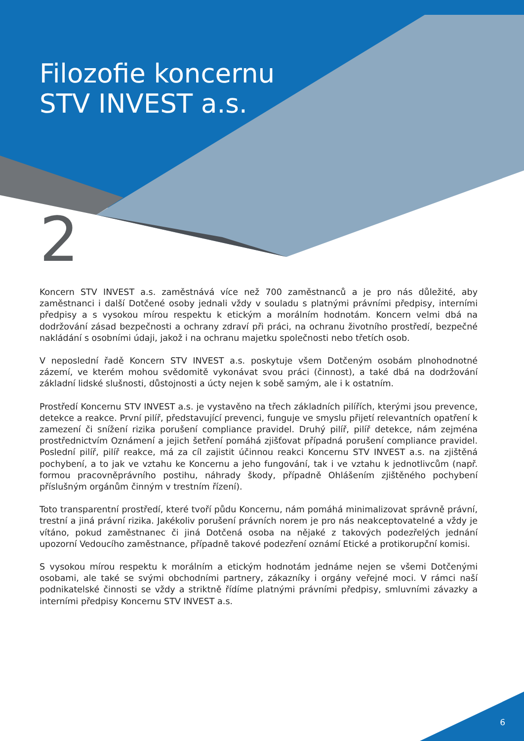Filozofie koncernu
STV INVEST a.s.
2
Koncern STV INVEST a.s. zaměstnává více než 700 zaměstnanců a je pro nás důležité, aby zaměstnanci i další Dotčené osoby jednali vždy v souladu s platnými právními předpisy, interními předpisy a s vysokou mírou respektu k etickým a morálním hodnotám. Koncern velmi dbá na dodržování zásad bezpečnosti a ochrany zdraví při práci, na ochranu životního prostředí, bezpečné nakládání s osobními údaji, jakož i na ochranu majetku společnosti nebo třetích osob.
V neposlední řadě Koncern STV INVEST a.s. poskytuje všem Dotčeným osobám plnohodnotné zázemí, ve kterém mohou svědomitě vykonávat svou práci (činnost), a také dbá na dodržování základní lidské slušnosti, důstojnosti a úcty nejen k sobě samým, ale i k ostatním.
Prostředí Koncernu STV INVEST a.s. je vystavěno na třech základních pilířích, kterými jsou prevence, detekce a reakce. První pilíř, představující prevenci, funguje ve smyslu přijetí relevantních opatření k zamezení či snížení rizika porušení compliance pravidel. Druhý pilíř, pilíř detekce, nám zejména prostřednictvím Oznámení a jejich šetření pomáhá zjišťovat případná porušení compliance pravidel. Poslední pilíř, pilíř reakce, má za cíl zajistit účinnou reakci Koncernu STV INVEST a.s. na zjištěná pochybení, a to jak ve vztahu ke Koncernu a jeho fungování, tak i ve vztahu k jednotlivcům (např. formou pracovněprávního postihu, náhrady škody, případně Ohlášením zjištěného pochybení příslušným orgánům činným v trestním řízení).
Toto transparentní prostředí, které tvoří půdu Koncernu, nám pomáhá minimalizovat správně právní, trestní a jiná právní rizika. Jakékoliv porušení právních norem je pro nás neakceptovatelné a vždy je vítáno, pokud zaměstnanec či jiná Dotčená osoba na nějaké z takových podezřelých jednání upozorní Vedoucího zaměstnance, případně takové podezření oznámí Etické a protikorupční komisi.
S vysokou mírou respektu k morálním a etickým hodnotám jednáme nejen se všemi Dotčenými osobami, ale také se svými obchodními partnery, zákazníky i orgány veřejné moci. V rámci naší podnikatelské činnosti se vždy a striktně řídíme platnými právními předpisy, smluvními závazky a interními předpisy Koncernu STV INVEST a.s.
6